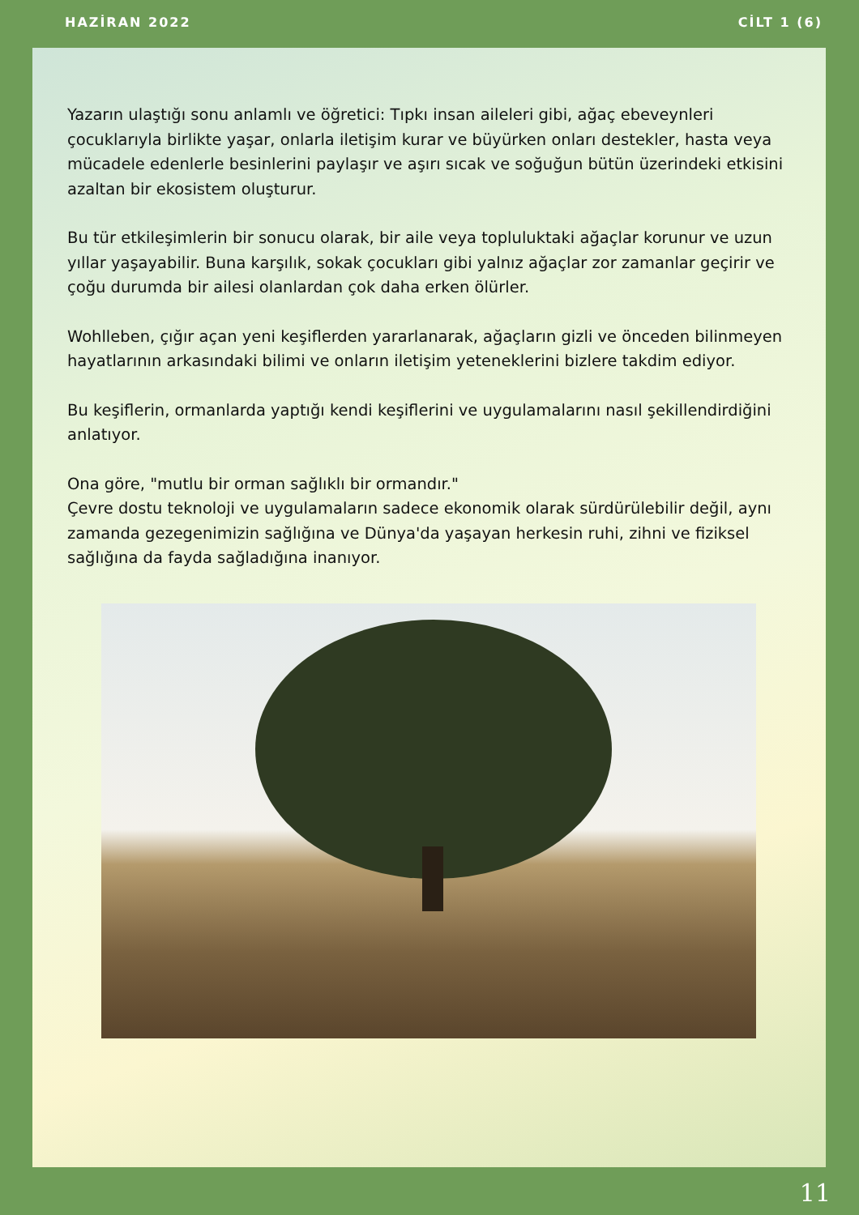HAZİRAN 2022 CİLT 1 (6)
Yazarın ulaştığı sonu anlamlı ve öğretici: Tıpkı insan aileleri gibi, ağaç ebeveynleri çocuklarıyla birlikte yaşar, onlarla iletişim kurar ve büyürken onları destekler, hasta veya mücadele edenlerle besinlerini paylaşır ve aşırı sıcak ve soğuğun bütün üzerindeki etkisini azaltan bir ekosistem oluşturur.
Bu tür etkileşimlerin bir sonucu olarak, bir aile veya topluluktaki ağaçlar korunur ve uzun yıllar yaşayabilir. Buna karşılık, sokak çocukları gibi yalnız ağaçlar zor zamanlar geçirir ve çoğu durumda bir ailesi olanlardan çok daha erken ölürler.
Wohlleben, çığır açan yeni keşiflerden yararlanarak, ağaçların gizli ve önceden bilinmeyen hayatlarının arkasındaki bilimi ve onların iletişim yeteneklerini bizlere takdim ediyor.
Bu keşiflerin, ormanlarda yaptığı kendi keşiflerini ve uygulamalarını nasıl şekillendirdiğini anlatıyor.
Ona göre, "mutlu bir orman sağlıklı bir ormandır."
Çevre dostu teknoloji ve uygulamaların sadece ekonomik olarak sürdürülebilir değil, aynı zamanda gezegenimizin sağlığına ve Dünya'da yaşayan herkesin ruhi, zihni ve fiziksel sağlığına da fayda sağladığına inanıyor.
11